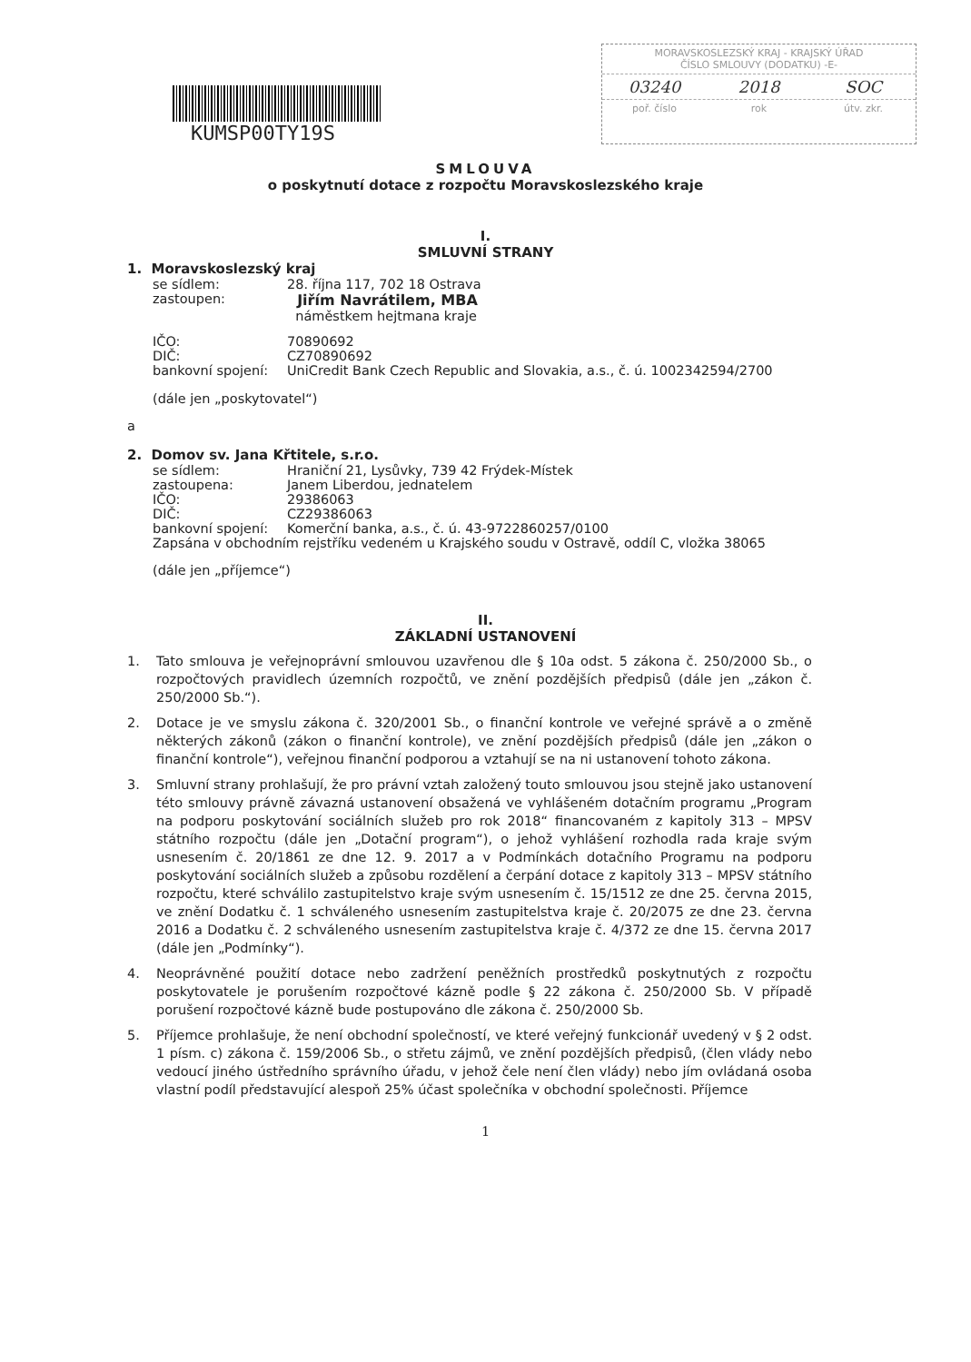KUMSP00TY19S
MORAVSKOSLEZSKÝ KRAJ - KRAJSKÝ ÚŘAD
ČÍSLO SMLOUVY (DODATKU) -E-
03240 2018 SOC
poř. číslo rok útv. zkr.
SMLOUVA
o poskytnutí dotace z rozpočtu Moravskoslezského kraje
I.
SMLUVNÍ STRANY
1. Moravskoslezský kraj
se sídlem: 28. října 117, 702 18 Ostrava
zastoupen: Jiřím Navrátilem, MBA
náměstkem hejtmana kraje
IČO: 70890692
DIČ: CZ70890692
bankovní spojení: UniCredit Bank Czech Republic and Slovakia, a.s., č. ú. 1002342594/2700
(dále jen „poskytovatel“)
a
2. Domov sv. Jana Křtitele, s.r.o.
se sídlem: Hraniční 21, Lysůvky, 739 42 Frýdek-Místek
zastoupena: Janem Liberdou, jednatelem
IČO: 29386063
DIČ: CZ29386063
bankovní spojení: Komerční banka, a.s., č. ú. 43-9722860257/0100
Zapsána v obchodním rejstříku vedeném u Krajského soudu v Ostravě, oddíl C, vložka 38065
(dále jen „příjemce“)
II.
ZÁKLADNÍ USTANOVENÍ
1. Tato smlouva je veřejnoprávní smlouvou uzavřenou dle § 10a odst. 5 zákona č. 250/2000 Sb., o rozpočtových pravidlech územních rozpočtů, ve znění pozdějších předpisů (dále jen „zákon č. 250/2000 Sb.“).
2. Dotace je ve smyslu zákona č. 320/2001 Sb., o finanční kontrole ve veřejné správě a o změně některých zákonů (zákon o finanční kontrole), ve znění pozdějších předpisů (dále jen „zákon o finanční kontrole“), veřejnou finanční podporou a vztahují se na ni ustanovení tohoto zákona.
3. Smluvní strany prohlašují, že pro právní vztah založený touto smlouvou jsou stejně jako ustanovení této smlouvy právně závazná ustanovení obsažená ve vyhlášeném dotačním programu „Program na podporu poskytování sociálních služeb pro rok 2018“ financovaném z kapitoly 313 – MPSV státního rozpočtu (dále jen „Dotační program“), o jehož vyhlášení rozhodla rada kraje svým usnesením č. 20/1861 ze dne 12. 9. 2017 a v Podmínkách dotačního Programu na podporu poskytování sociálních služeb a způsobu rozdělení a čerpání dotace z kapitoly 313 – MPSV státního rozpočtu, které schválilo zastupitelstvo kraje svým usnesením č. 15/1512 ze dne 25. června 2015, ve znění Dodatku č. 1 schváleného usnesením zastupitelstva kraje č. 20/2075 ze dne 23. června 2016 a Dodatku č. 2 schváleného usnesením zastupitelstva kraje č. 4/372 ze dne 15. června 2017 (dále jen „Podmínky“).
4. Neoprávněné použití dotace nebo zadržení peněžních prostředků poskytnutých z rozpočtu poskytovatele je porušením rozpočtové kázně podle § 22 zákona č. 250/2000 Sb. V případě porušení rozpočtové kázně bude postupováno dle zákona č. 250/2000 Sb.
5. Příjemce prohlašuje, že není obchodní společností, ve které veřejný funkcionář uvedený v § 2 odst. 1 písm. c) zákona č. 159/2006 Sb., o střetu zájmů, ve znění pozdějších předpisů, (člen vlády nebo vedoucí jiného ústředního správního úřadu, v jehož čele není člen vlády) nebo jím ovládaná osoba vlastní podíl představující alespoň 25% účast společníka v obchodní společnosti. Příjemce
1